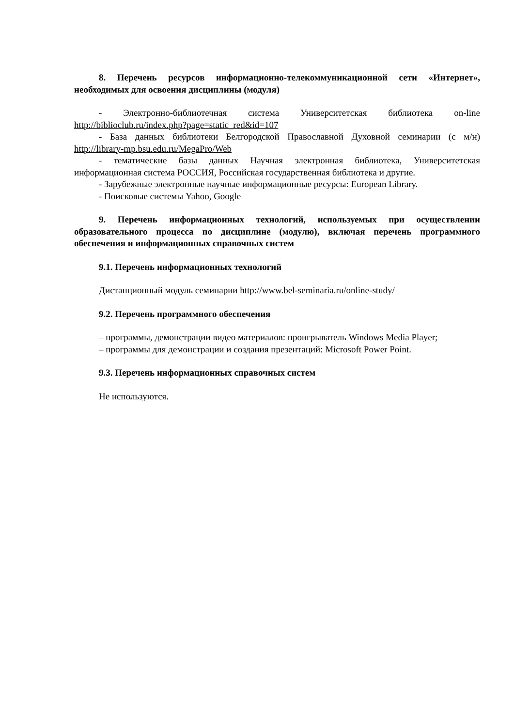8. Перечень ресурсов информационно-телекоммуникационной сети «Интернет», необходимых для освоения дисциплины (модуля)
- Электронно-библиотечная система Университетская библиотека on-line http://biblioclub.ru/index.php?page=static_red&id=107
- База данных библиотеки Белгородской Православной Духовной семинарии (с м/н) http://library-mp.bsu.edu.ru/MegaPro/Web
- тематические базы данных Научная электронная библиотека, Университетская информационная система РОССИЯ, Российская государственная библиотека и другие.
- Зарубежные электронные научные информационные ресурсы: European Library.
- Поисковые системы Yahoo, Google
9. Перечень информационных технологий, используемых при осуществлении образовательного процесса по дисциплине (модулю), включая перечень программного обеспечения и информационных справочных систем
9.1. Перечень информационных технологий
Дистанционный модуль семинарии http://www.bel-seminaria.ru/online-study/
9.2. Перечень программного обеспечения
– программы, демонстрации видео материалов: проигрыватель Windows Media Player;
– программы для демонстрации и создания презентаций: Microsoft Power Point.
9.3. Перечень информационных справочных систем
Не используются.